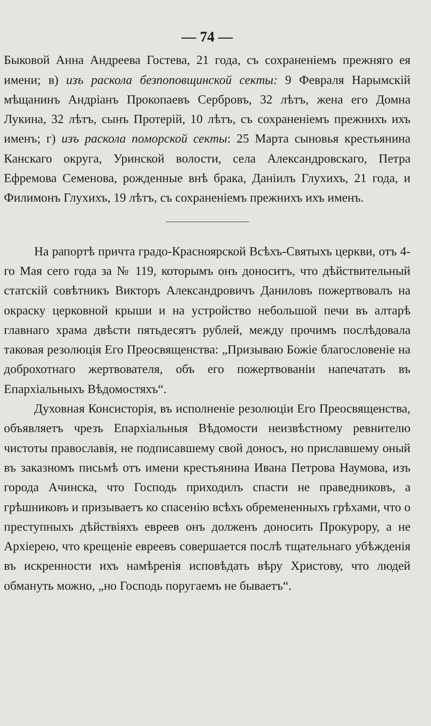— 74 —
Быковой Анна Андреева Гостева, 21 года, съ сохраненіемъ прежняго ея имени; в) изъ раскола безпоповщинской секты: 9 Февраля Нарымскій мѣщанинъ Андріанъ Прокопаевъ Сербровъ, 32 лѣтъ, жена его Домна Лукина, 32 лѣтъ, сынъ Протерій, 10 лѣтъ, съ сохраненіемъ прежнихъ ихъ именъ; г) изъ раскола поморской секты: 25 Марта сыновья крестьянина Канскаго округа, Уринской волости, села Александровскаго, Петра Ефремова Семенова, рожденные внѣ брака, Даніилъ Глухихъ, 21 года, и Филимонъ Глухихъ, 19 лѣтъ, съ сохраненіемъ прежнихъ ихъ именъ.
На рапортѣ причта градо-Красноярской Всѣхъ-Святыхъ церкви, отъ 4-го Мая сего года за № 119, которымъ онъ доноситъ, что дѣйствительный статскій совѣтникъ Викторъ Александровичъ Даниловъ пожертвовалъ на окраску церковной крыши и на устройство небольшой печи въ алтарѣ главнаго храма двѣсти пятьдесятъ рублей, между прочимъ послѣдовала таковая резолюція Его Преосвященства: „Призываю Божіе благословеніе на доброхотнаго жертвователя, объ его пожертвованіи напечатать въ Епархіальныхъ Вѣдомостяхъ“.
Духовная Консисторія, въ исполненіе резолюціи Его Преосвященства, объявляетъ чрезъ Епархіальныя Вѣдомости неизвѣстному ревнителю чистоты православія, не подписавшему свой доносъ, но приславшему оный въ заказномъ письмѣ отъ имени крестьянина Ивана Петрова Наумова, изъ города Ачинска, что Господь приходилъ спасти не праведниковъ, а грѣшниковъ и призываетъ ко спасенію всѣхъ обремененныхъ грѣхами, что о преступныхъ дѣйствіяхъ евреев онъ долженъ доносить Прокурору, а не Архіерею, что крещеніе евреевъ совершается послѣ тщательнаго убѣжденія въ искренности ихъ намѣренія исповѣдать вѣру Христову, что людей обмануть можно, „но Господь поругаемъ не бываетъ“.